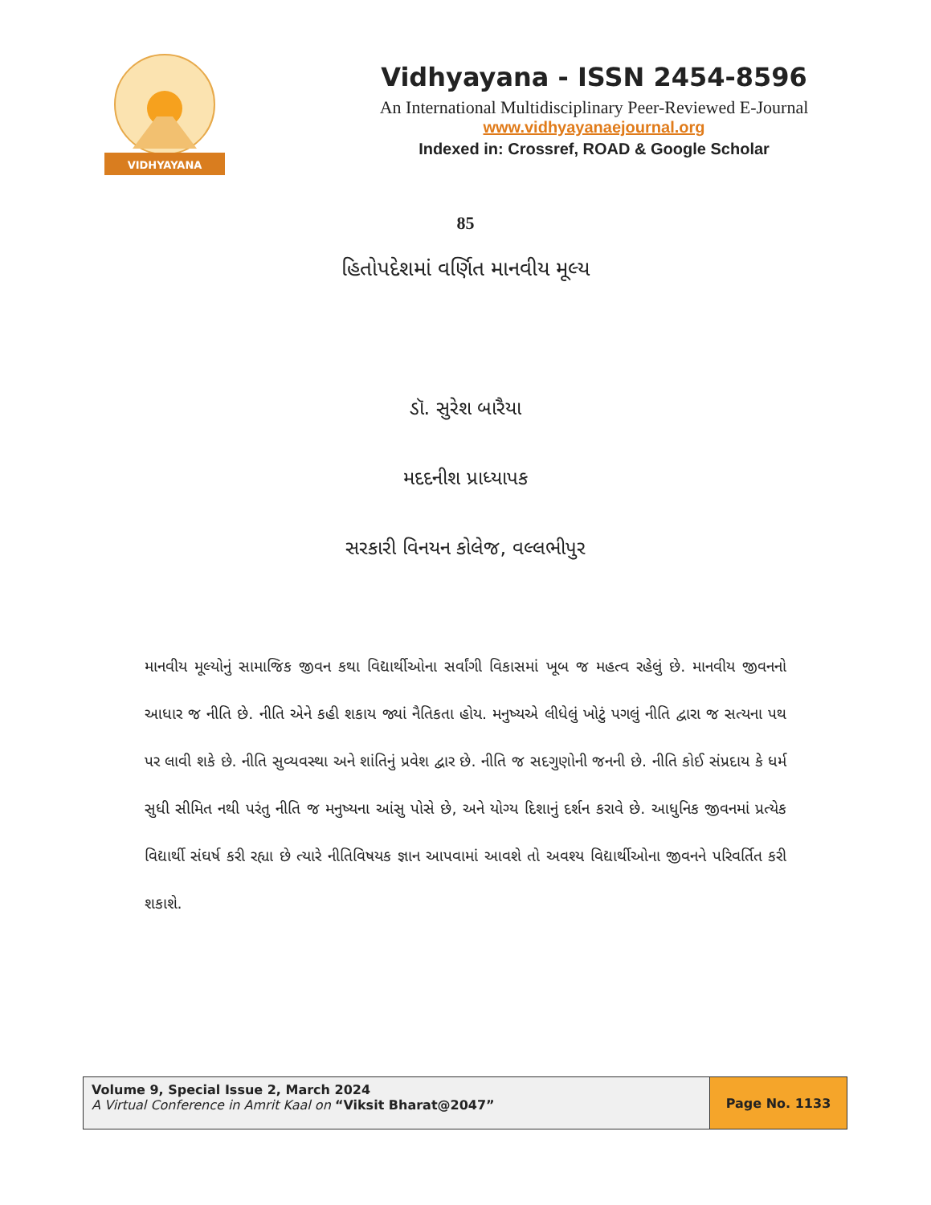VIDHYAYANA
Vidhyayana - ISSN 2454-8596
An International Multidisciplinary Peer-Reviewed E-Journal
www.vidhyayanaejournal.org
Indexed in: Crossref, ROAD & Google Scholar
85
હિતોપદેશમાં વર્ણિત માનવીય મૂલ્ય
ડૉ. સુરેશ બારૈયા
મદદનીશ પ્રાધ્યાપક
સરકારી વિનયન કોલેજ, વલ્લભીપુર
માનવીય મૂલ્યોનું સામાજિક જીવન કથા વિદ્યાર્થીઓના સર્વાંગી વિકાસમાં ખૂબ જ મહત્વ રહેલું છે. માનવીય જીવનનો આધાર જ નીતિ છે. નીતિ એને કહી શકાય જ્યાં નૈતિકતા હોય. મનુષ્યએ લીધેલું ખોટું પગલું નીતિ દ્વારા જ સત્યના પથ પર લાવી શકે છે. નીતિ સુવ્યવસ્થા અને શાંતિનું પ્રવેશ દ્વાર છે. નીતિ જ સદગુણોની જનની છે. નીતિ કોઈ સંપ્રદાય કે ધર્મ સુધી સીમિત નથી પરંતુ નીતિ જ મનુષ્યના આંસુ પોસે છે, અને યોગ્ય દિશાનું દર્શન કરાવે છે. આધુનિક જીવનમાં પ્રત્યેક વિદ્યાર્થી સંઘર્ષ કરી રહ્યા છે ત્યારે નીતિવિષયક જ્ઞાન આપવામાં આવશે તો અવશ્ય વિદ્યાર્થીઓના જીવનને પરિવર્તિત કરી શકાશે.
Volume 9, Special Issue 2, March 2024
A Virtual Conference in Amrit Kaal on “Viksit Bharat@2047”
Page No. 1133